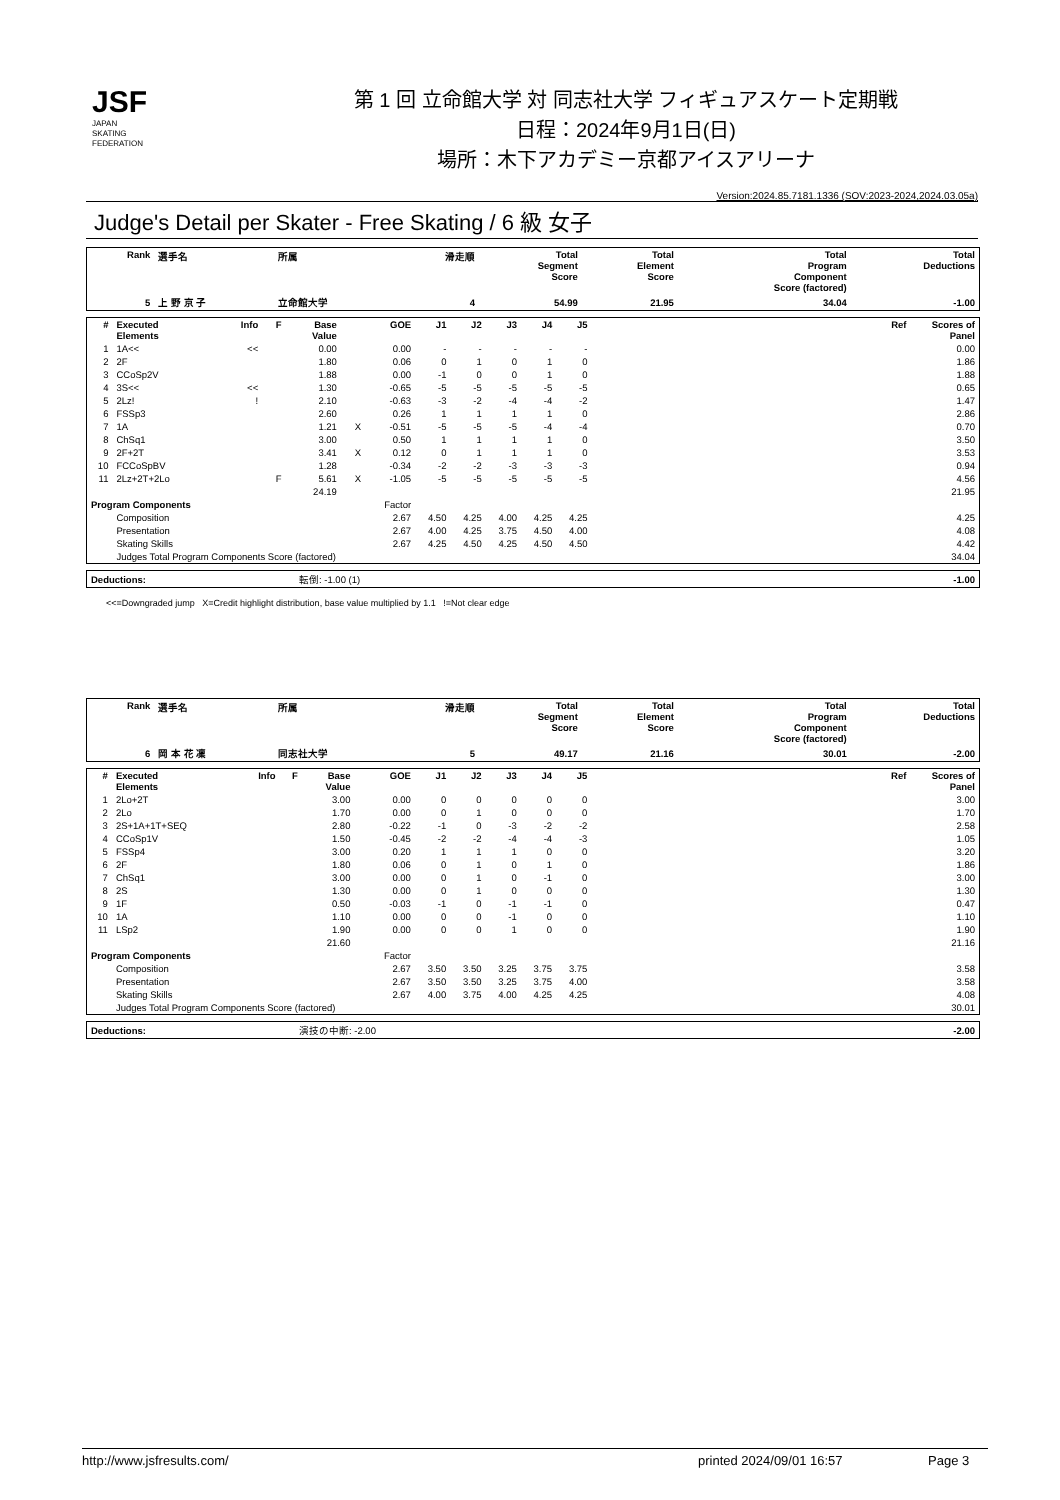JSF
JAPAN
SKATING
FEDERATION
第 1 回 立命館大学 対 同志社大学 フィギュアスケート定期戦
日程：2024年9月1日(日)
場所：木下アカデミー京都アイスアリーナ
Version:2024.85.7181.1336 (SOV:2023-2024,2024.03.05a)
Judge's Detail per Skater - Free Skating / 6 級 女子
| Rank | 選手名 | 所属 | 滑走順 | Total Segment Score | Total Element Score | Total Program Component Score (factored) | Total Deductions |
| --- | --- | --- | --- | --- | --- | --- | --- |
| 5 | 上 野 京 子 | 立命館大学 | 4 | 54.99 | 21.95 | 34.04 | -1.00 |
| # | Executed Elements | Info | F | Base Value | | GOE | J1 | J2 | J3 | J4 | J5 | | Ref | Scores of Panel |
| --- | --- | --- | --- | --- | --- | --- | --- | --- | --- | --- | --- | --- | --- | --- |
| 1 | 1A<< | << | | 0.00 | | 0.00 | - | - | - | - | - | | | 0.00 |
| 2 | 2F | | | 1.80 | | 0.06 | 0 | 1 | 0 | 1 | 0 | | | 1.86 |
| 3 | CCoSp2V | | | 1.88 | | 0.00 | -1 | 0 | 0 | 1 | 0 | | | 1.88 |
| 4 | 3S<< | << | | 1.30 | | -0.65 | -5 | -5 | -5 | -5 | -5 | | | 0.65 |
| 5 | 2Lz! | ! | | 2.10 | | -0.63 | -3 | -2 | -4 | -4 | -2 | | | 1.47 |
| 6 | FSSp3 | | | 2.60 | | 0.26 | 1 | 1 | 1 | 1 | 0 | | | 2.86 |
| 7 | 1A | | | 1.21 | X | -0.51 | -5 | -5 | -5 | -4 | -4 | | | 0.70 |
| 8 | ChSq1 | | | 3.00 | | 0.50 | 1 | 1 | 1 | 1 | 0 | | | 3.50 |
| 9 | 2F+2T | | | 3.41 | X | 0.12 | 0 | 1 | 1 | 1 | 0 | | | 3.53 |
| 10 | FCCoSpBV | | | 1.28 | | -0.34 | -2 | -2 | -3 | -3 | -3 | | | 0.94 |
| 11 | 2Lz+2T+2Lo | | F | 5.61 | X | -1.05 | -5 | -5 | -5 | -5 | -5 | | | 4.56 |
| | | | | 24.19 | | | | | | | | | | 21.95 |
| Program Components | | | Factor | | | | | | | | | | | |
| | Composition | | 2.67 | | | | 4.50 | 4.25 | 4.00 | 4.25 | 4.25 | | | 4.25 |
| | Presentation | | 2.67 | | | | 4.00 | 4.25 | 3.75 | 4.50 | 4.00 | | | 4.08 |
| | Skating Skills | | 2.67 | | | | 4.25 | 4.50 | 4.25 | 4.50 | 4.50 | | | 4.42 |
| | Judges Total Program Components Score (factored) | | | | | | | | | | | | | 34.04 |
| Deductions: | 転倒: -1.00 (1) | -1.00 |
<<=Downgraded jump X=Credit highlight distribution, base value multiplied by 1.1 !=Not clear edge
| Rank | 選手名 | 所属 | 滑走順 | Total Segment Score | Total Element Score | Total Program Component Score (factored) | Total Deductions |
| --- | --- | --- | --- | --- | --- | --- | --- |
| 6 | 岡 本 花 凜 | 同志社大学 | 5 | 49.17 | 21.16 | 30.01 | -2.00 |
| # | Executed Elements | Info | F | Base Value | | GOE | J1 | J2 | J3 | J4 | J5 | | Ref | Scores of Panel |
| --- | --- | --- | --- | --- | --- | --- | --- | --- | --- | --- | --- | --- | --- | --- |
| 1 | 2Lo+2T | | | 3.00 | | 0.00 | 0 | 0 | 0 | 0 | 0 | | | 3.00 |
| 2 | 2Lo | | | 1.70 | | 0.00 | 0 | 1 | 0 | 0 | 0 | | | 1.70 |
| 3 | 2S+1A+1T+SEQ | | | 2.80 | | -0.22 | -1 | 0 | -3 | -2 | -2 | | | 2.58 |
| 4 | CCoSp1V | | | 1.50 | | -0.45 | -2 | -2 | -4 | -4 | -3 | | | 1.05 |
| 5 | FSSp4 | | | 3.00 | | 0.20 | 1 | 1 | 1 | 0 | 0 | | | 3.20 |
| 6 | 2F | | | 1.80 | | 0.06 | 0 | 1 | 0 | 1 | 0 | | | 1.86 |
| 7 | ChSq1 | | | 3.00 | | 0.00 | 0 | 1 | 0 | -1 | 0 | | | 3.00 |
| 8 | 2S | | | 1.30 | | 0.00 | 0 | 1 | 0 | 0 | 0 | | | 1.30 |
| 9 | 1F | | | 0.50 | | -0.03 | -1 | 0 | -1 | -1 | 0 | | | 0.47 |
| 10 | 1A | | | 1.10 | | 0.00 | 0 | 0 | -1 | 0 | 0 | | | 1.10 |
| 11 | LSp2 | | | 1.90 | | 0.00 | 0 | 0 | 1 | 0 | 0 | | | 1.90 |
| | | | | 21.60 | | | | | | | | | | 21.16 |
| Program Components | | | Factor | | | | | | | | | | | |
| | Composition | | 2.67 | | | | 3.50 | 3.50 | 3.25 | 3.75 | 3.75 | | | 3.58 |
| | Presentation | | 2.67 | | | | 3.50 | 3.50 | 3.25 | 3.75 | 4.00 | | | 3.58 |
| | Skating Skills | | 2.67 | | | | 4.00 | 3.75 | 4.00 | 4.25 | 4.25 | | | 4.08 |
| | Judges Total Program Components Score (factored) | | | | | | | | | | | | | 30.01 |
| Deductions: | 演技の中断: -2.00 | -2.00 |
http://www.jsfresults.com/ printed 2024/09/01 16:57 Page 3